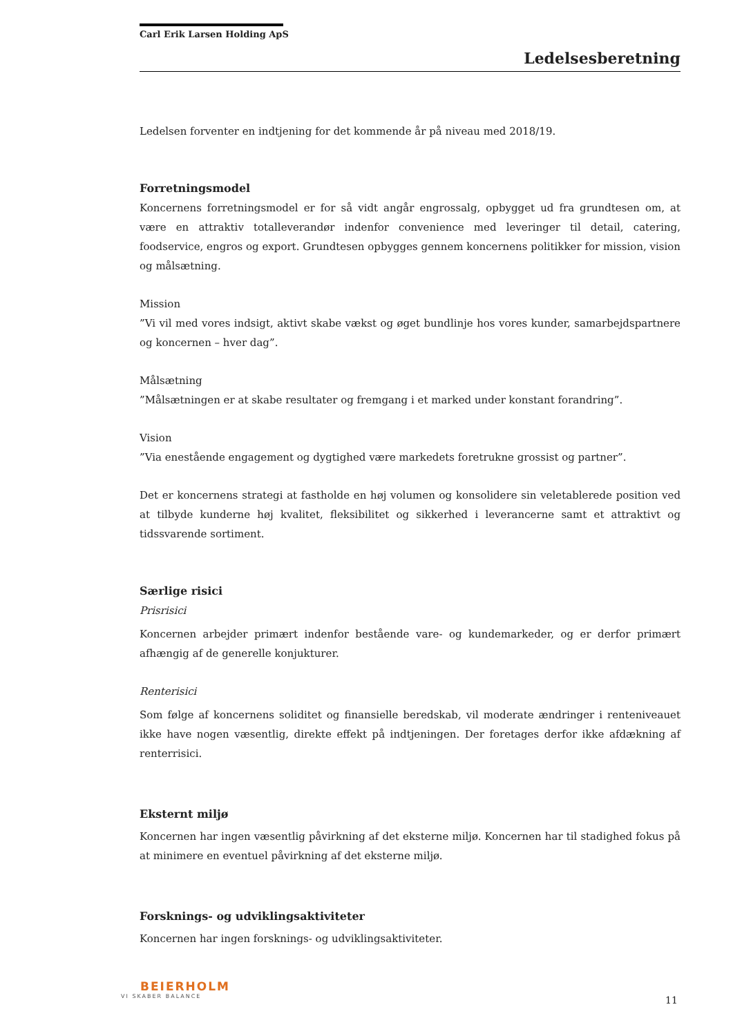Carl Erik Larsen Holding ApS
Ledelsesberetning
Ledelsen forventer en indtjening for det kommende år på niveau med 2018/19.
Forretningsmodel
Koncernens forretningsmodel er for så vidt angår engrossalg, opbygget ud fra grundtesen om, at være en attraktiv totalleverandør indenfor convenience med leveringer til detail, catering, foodservice, engros og export. Grundtesen opbygges gennem koncernens politikker for mission, vision og målsætning.
Mission
”Vi vil med vores indsigt, aktivt skabe vækst og øget bundlinje hos vores kunder, samarbejdspartnere og koncernen – hver dag”.
Målsætning
”Målsætningen er at skabe resultater og fremgang i et marked under konstant forandring”.
Vision
”Via enestående engagement og dygtighed være markedets foretrukne grossist og partner”.
Det er koncernens strategi at fastholde en høj volumen og konsolidere sin veletablerede position ved at tilbyde kunderne høj kvalitet, fleksibilitet og sikkerhed i leverancerne samt et attraktivt og tidssvarende sortiment.
Særlige risici
Prisrisici
Koncernen arbejder primært indenfor bestående vare- og kundemarkeder, og er derfor primært afhængig af de generelle konjukturer.
Renterisici
Som følge af koncernens soliditet og finansielle beredskab, vil moderate ændringer i renteniveauet ikke have nogen væsentlig, direkte effekt på indtjeningen. Der foretages derfor ikke afdækning af renterrisici.
Eksternt miljø
Koncernen har ingen væsentlig påvirkning af det eksterne miljø. Koncernen har til stadighed fokus på at minimere en eventuel påvirkning af det eksterne miljø.
Forsknings- og udviklingsaktiviteter
Koncernen har ingen forsknings- og udviklingsaktiviteter.
BEIERHOLM
VI SKABER BALANCE
11